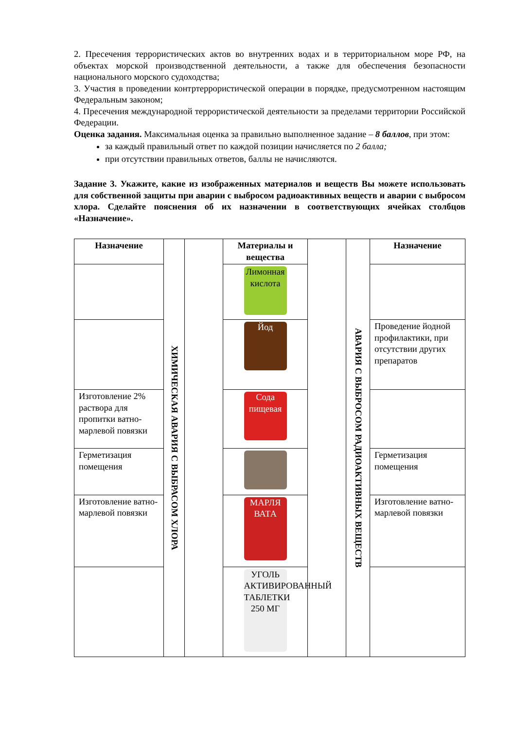2. Пресечения террористических актов во внутренних водах и в территориальном море РФ, на объектах морской производственной деятельности, а также для обеспечения безопасности национального морского судоходства;
3. Участия в проведении контртеррористической операции в порядке, предусмотренном настоящим Федеральным законом;
4. Пресечения международной террористической деятельности за пределами территории Российской Федерации.
Оценка задания. Максимальная оценка за правильно выполненное задание – 8 баллов, при этом:
за каждый правильный ответ по каждой позиции начисляется по 2 балла;
при отсутствии правильных ответов, баллы не начисляются.
Задание 3. Укажите, какие из изображенных материалов и веществ Вы можете использовать для собственной защиты при аварии с выбросом радиоактивных веществ и аварии с выбросом хлора. Сделайте пояснения об их назначении в соответствующих ячейках столбцов «Назначение».
| Назначение | ХИМИЧЕСКАЯ АВАРИЯ С ВЫБРАСОМ ХЛОРА | | Материалы и вещества | | АВАРИЯ С ВЫБРОСОМ РАДИОАКТИВНЫХ ВЕЩЕСТВ | Назначение |
| | | | Лимонная кислота | | | |
| | | | Йод | | | Проведение йодной профилактики, при отсутствии других препаратов |
| Изготовление 2% раствора для пропитки ватно-марлевой повязки | | | Сода пищевая | | | |
| Герметизация помещения | | | | | | Герметизация помещения |
| Изготовление ватно-марлевой повязки | | | МАРЛЯ ВАТА | | | Изготовление ватно-марлевой повязки |
| | | | УГОЛЬ АКТИВИРОВАННЫЙ ТАБЛЕТКИ 250 МГ | | | |